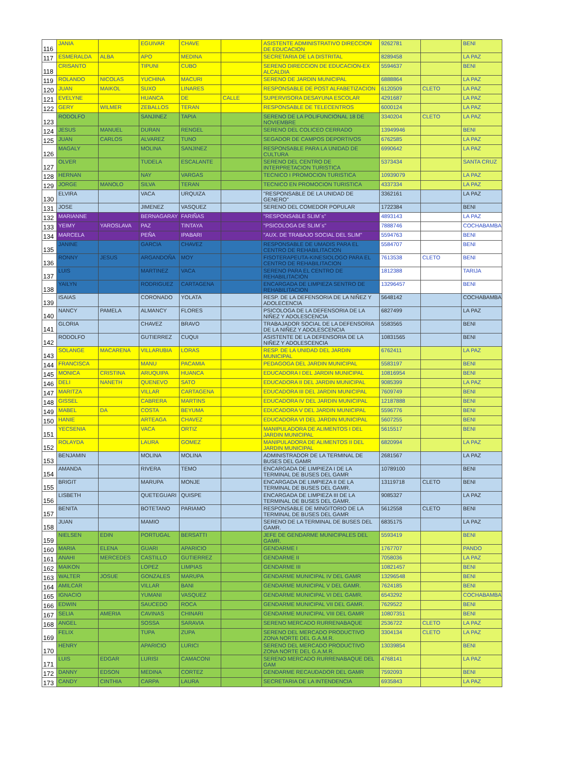| 116 | JANIA | | EGUIVAR | CHAVE | | ASISTENTE ADMINISTRATIVO DIRECCION DE EDUCACION | 9262781 | | BENI |
| 117 | ESMERALDA | ALBA | APO | MEDINA | | SECRETARIA DE LA DISTRITAL | 8289458 | | LA PAZ |
| 118 | CRISANTO | | TIPUNI | CUBO | | SERENO DIRECCION DE EDUCACION-EX ALCALDIA | 5594637 | | BENI |
| 119 | ROLANDO | NICOLAS | YUCHINA | MACURI | | SERENO DE JARDIN MUNICIPAL | 6888864 | | LA PAZ |
| 120 | JUAN | MAIKOL | SUXO | LINARES | | RESPONSABLE DE POST ALFABETIZACION | 6120509 | CLETO | LA PAZ |
| 121 | EVELYNE | | HUANCA | DE | CALLE | SUPERVISORA DESAYUNA ESCOLAR | 4291687 | | LA PAZ |
| 122 | GERY | WILMER | ZEBALLOS | TERAN | | RESPONSABLE DE TELECENTROS | 6000124 | | LA PAZ |
| 123 | RODOLFO | | SANJINEZ | TAPIA | | SERENO DE LA POLIFUNCIONAL 18 DE NOVIEMBRE | 3340204 | CLETO | LA PAZ |
| 124 | JESUS | MANUEL | DURAN | RENGEL | | SERENO DEL COLICEO CERRADO | 13949946 | | BENI |
| 125 | JUAN | CARLOS | ALVAREZ | TUNO | | SEGADOR DE CAMPOS DEPORTIVOS | 6762585 | | LA PAZ |
| 126 | MAGALY | | MOLINA | SANJINEZ | | RESPONSABLE PARA LA UNIDAD DE CULTURA | 6990642 | | LA PAZ |
| 127 | OLVER | | TUDELA | ESCALANTE | | SERENO DEL CENTRO DE INTERPRETACION TURISTICA | 5373434 | | SANTA CRUZ |
| 128 | HERNAN | | NAY | VARGAS | | TECNICO I PROMOCION TURISTICA | 10939079 | | LA PAZ |
| 129 | JORGE | MANOLO | SILVA | TERAN | | TECNICO EN PROMOCION TURISTICA | 4337334 | | LA PAZ |
| 130 | ELVIRA | | VACA | URQUIZA | | "RESPONSABLE DE LA UNIDAD DE GENERO" | 3362161 | | LA PAZ |
| 131 | JOSE | | JIMENEZ | VASQUEZ | | SERENO DEL COMEDOR POPULAR | 1722384 | | BENI |
| 132 | MARIANNE | | BERNAGARAY | FARIÑAS | | "RESPONSABLE SLIM´s" | 4893143 | | LA PAZ |
| 133 | YEIMY | YAROSLAVA | PAZ | TINTAYA | | "PSICOLOGA DE SLIM´s" | 7888746 | | COCHABAMBA |
| 134 | MARCELA | | PEÑA | IPABARI | | "AUX. DE TRABAJO SOCIAL DEL SLIM" | 5594763 | | BENI |
| 135 | JANINE | | GARCIA | CHAVEZ | | RESPONSABLE DE UMADIS PARA EL CENTRO DE REHABILITACION | 5584707 | | BENI |
| 136 | RONNY | JESUS | ARGANDOÑA | MOY | | FISOTERAPEUTA-KINESIOLOGO PARA EL CENTRO DE REHABILITACION | 7613538 | CLETO | BENI |
| 137 | LUIS | | MARTINEZ | VACA | | SERENO PARA EL CENTRO DE REHABILITACIÓN | 1812388 | | TARIJA |
| 138 | YAILYN | | RODRIGUEZ | CARTAGENA | | ENCARGADA DE LIMPIEZA SENTRO DE REHABILITACION | 13296457 | | BENI |
| 139 | ISAIAS | | CORONADO | YOLATA | | RESP. DE LA DEFENSORIA DE LA NIÑEZ Y ADOLECENCIA | 5648142 | | COCHABAMBA |
| 140 | NANCY | PAMELA | ALMANCY | FLORES | | PSICOLOGA DE LA DEFENSORIA DE LA NIÑEZ Y ADOLESCENCIA | 6827499 | | LA PAZ |
| 141 | GLORIA | | CHAVEZ | BRAVO | | TRABAJADOR SOCIAL DE LA DEFENSORIA DE LA NIÑEZ Y ADOLESCENCIA | 5583565 | | BENI |
| 142 | RODOLFO | | GUTIERREZ | CUQUI | | ASISTENTE DE LA DEFENSORIA DE LA NIÑEZ Y ADOLESCENCIA | 10831565 | | BENI |
| 143 | SOLANGE | MACARENA | VILLARUBIA | LORAS | | RESP. DE LA UNIDAD DEL JARDIN MUNICIPAL | 6762411 | | LA PAZ |
| 144 | FRANCISCA | | MANU | PACAMIA | | PEDAGOGA DEL JARDIN MUNICIPAL | 5583197 | | BENI |
| 145 | MONICA | CRISTINA | ARUQUIPA | HUANCA | | EDUCADORA I DEL JARDIN MUNICIPAL | 10816954 | | BENI |
| 146 | DELI | NANETH | QUENEVO | SATO | | EDUCADORA II DEL JARDIN MUNICIPAL | 9085399 | | LA PAZ |
| 147 | MARITZA | | VILLAR | CARTAGENA | | EDUCADORA III DEL JARDIN MUNICIPAL | 7609749 | | BENI |
| 148 | GISSEL | | CABRERA | MARTINS | | EDUCADORA IV DEL JARDIN MUNICIPAL | 12187888 | | BENI |
| 149 | MABEL | DA | COSTA | BEYUMA | | EDUCADORA V DEL JARDIN MUNICIPAL | 5596776 | | BENI |
| 150 | HANIE | | ARTEAGA | CHAVEZ | | EDUCADORA VI DEL JARDIN MUNICIPAL | 5607255 | | BENI |
| 151 | YECSENIA | | VACA | ORTIZ | | MANIPULADORA DE ALIMENTOS I DEL JARDIN MUNICIPAL | 5615517 | | BENI |
| 152 | ROLAYDA | | LAURA | GOMEZ | | MANIPULADORA DE ALIMENTOS II DEL JARDIN MUNICIPAL | 6820994 | | LA PAZ |
| 153 | BENJAMIN | | MOLINA | MOLINA | | ADMINISTRADOR DE LA TERMINAL DE BUSES DEL GAMR | 2681567 | | LA PAZ |
| 154 | AMANDA | | RIVERA | TEMO | | ENCARGADA DE LIMPIEZA I DE LA TERMINAL DE BUSES DEL GAMR | 10789100 | | BENI |
| 155 | BRIGIT | | MARUPA | MONJE | | ENCARGADA DE LIMPIEZA II DE LA TERMINAL DE BUSES DEL GAMR. | 13119718 | CLETO | BENI |
| 156 | LISBETH | | QUETEGUARI | QUISPE | | ENCARGADA DE LIMPIEZA III DE LA TERMINAL DE BUSES DEL GAMR. | 9085327 | | LA PAZ |
| 157 | BENITA | | BOTETANO | PARIAMO | | RESPONSABLE DE MINGITORIO DE LA TERMINAL DE BUSES DEL GAMR | 5612558 | CLETO | BENI |
| 158 | JUAN | | MAMIO | | | SERENO DE LA TERMINAL DE BUSES DEL GAMR. | 6835175 | | LA PAZ |
| 159 | NIELSEN | EDIN | PORTUGAL | BERSATTI | | JEFE DE GENDARME MUNICIPALES DEL GAMR. | 5593419 | | BENI |
| 160 | MARIA | ELENA | GUARI | APARICIO | | GENDARME I | 1767707 | | PANDO |
| 161 | ANAHI | MERCEDES | CASTILLO | GUTIERREZ | | GENDARME II | 7058036 | | LA PAZ |
| 162 | MAIKON | | LOPEZ | LIMPIAS | | GENDARME III | 10821457 | | BENI |
| 163 | WALTER | JOSUE | GONZALES | MARUPA | | GENDARME MUNICIPAL IV DEL GAMR | 13296548 | | BENI |
| 164 | AMILCAR | | VILLAR | BANI | | GENDARME MUNICIPAL V DEL GAMR. | 7624185 | | BENI |
| 165 | IGNACIO | | YUMANI | VASQUEZ | | GENDARME MUNICIPAL VI DEL GAMR. | 6543292 | | COCHABAMBA |
| 166 | EDWIN | | SAUCEDO | ROCA | | GENDARME MUNICIPAL VII DEL GAMR. | 7629522 | | BENI |
| 167 | SELIA | AMERIA | CAVINAS | CHINARI | | GENDARME MUNICIPAL VIII DEL GAMR | 10807351 | | BENI |
| 168 | ANGEL | | SOSSA | SARAVIA | | SERENO MERCADO RURRENABAQUE | 2536722 | CLETO | LA PAZ |
| 169 | FELIX | | TUPA | ZUPA | | SERENO DEL MERCADO PRODUCTIVO ZONA NORTE DEL G.A.M.R. | 3304134 | CLETO | LA PAZ |
| 170 | HENRY | | APARICIO | LURICI | | SERENO DEL MERCADO PRODUCTIVO ZONA NORTE DEL G.A.M.R. | 13039854 | | BENI |
| 171 | LUIS | EDGAR | LURISI | CAMACONI | | SERENO MERCADO RURRENABAQUE DEL GAM | 4768141 | | LA PAZ |
| 172 | DANNY | EDSON | MEDINA | CORTEZ | | GENDARME RECAUDADOR DEL GAMR | 7592093 | | BENI |
| 173 | CANDY | CINTHIA | CARPA | LAURA | | SECRETARIA DE LA INTENDENCIA | 6935843 | | LA PAZ |